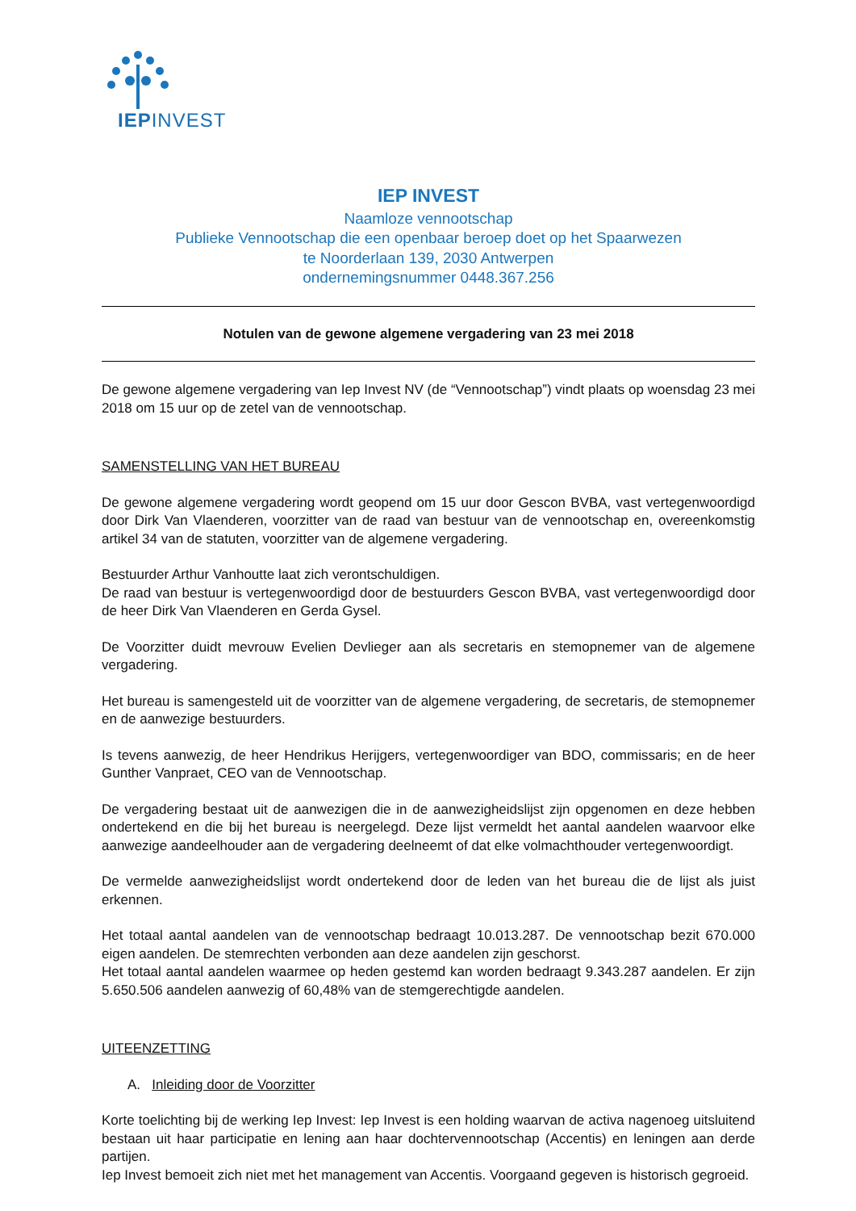IEPINVEST
IEP INVEST
Naamloze vennootschap
Publieke Vennootschap die een openbaar beroep doet op het Spaarwezen
te Noorderlaan 139, 2030 Antwerpen
ondernemingsnummer 0448.367.256
Notulen van de gewone algemene vergadering van 23 mei 2018
De gewone algemene vergadering van Iep Invest NV (de “Vennootschap”) vindt plaats op woensdag 23 mei 2018 om 15 uur op de zetel van de vennootschap.
SAMENSTELLING VAN HET BUREAU
De gewone algemene vergadering wordt geopend om 15 uur door Gescon BVBA, vast vertegenwoordigd door Dirk Van Vlaenderen, voorzitter van de raad van bestuur van de vennootschap en, overeenkomstig artikel 34 van de statuten, voorzitter van de algemene vergadering.
Bestuurder Arthur Vanhoutte laat zich verontschuldigen.
De raad van bestuur is vertegenwoordigd door de bestuurders Gescon BVBA, vast vertegenwoordigd door de heer Dirk Van Vlaenderen en Gerda Gysel.
De Voorzitter duidt mevrouw Evelien Devlieger aan als secretaris en stemopnemer van de algemene vergadering.
Het bureau is samengesteld uit de voorzitter van de algemene vergadering, de secretaris, de stemopnemer en de aanwezige bestuurders.
Is tevens aanwezig, de heer Hendrikus Herijgers, vertegenwoordiger van BDO, commissaris; en de heer Gunther Vanpraet, CEO van de Vennootschap.
De vergadering bestaat uit de aanwezigen die in de aanwezigheidslijst zijn opgenomen en deze hebben ondertekend en die bij het bureau is neergelegd. Deze lijst vermeldt het aantal aandelen waarvoor elke aanwezige aandeelhouder aan de vergadering deelneemt of dat elke volmachthouder vertegenwoordigt.
De vermelde aanwezigheidslijst wordt ondertekend door de leden van het bureau die de lijst als juist erkennen.
Het totaal aantal aandelen van de vennootschap bedraagt 10.013.287. De vennootschap bezit 670.000 eigen aandelen. De stemrechten verbonden aan deze aandelen zijn geschorst.
Het totaal aantal aandelen waarmee op heden gestemd kan worden bedraagt 9.343.287 aandelen. Er zijn 5.650.506 aandelen aanwezig of 60,48% van de stemgerechtigde aandelen.
UITEENZETTING
A. Inleiding door de Voorzitter
Korte toelichting bij de werking Iep Invest: Iep Invest is een holding waarvan de activa nagenoeg uitsluitend bestaan uit haar participatie en lening aan haar dochtervennootschap (Accentis) en leningen aan derde partijen.
Iep Invest bemoeit zich niet met het management van Accentis. Voorgaand gegeven is historisch gegroeid.